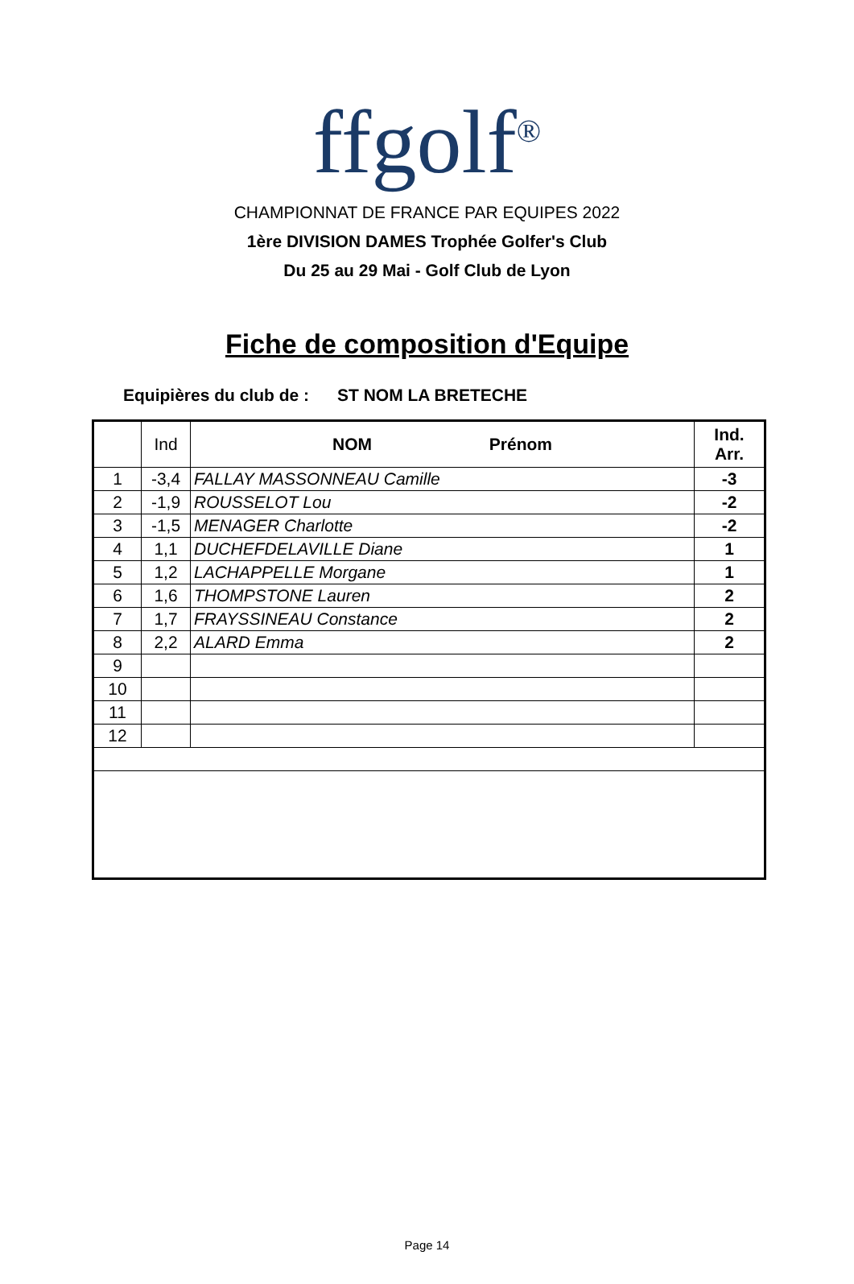ffgolf<sup>®</sup>
CHAMPIONNAT DE FRANCE PAR EQUIPES 2022
1ère DIVISION DAMES Trophée Golfer's Club
Du 25 au 29 Mai - Golf Club de Lyon
Fiche de composition d'Equipe
Equipières du club de : ST NOM LA BRETECHE
| | Ind | NOM Prénom | Ind. Arr. |
| --- | --- | --- | --- |
| 1 | -3,4 | FALLAY MASSONNEAU Camille | -3 |
| 2 | -1,9 | ROUSSELOT Lou | -2 |
| 3 | -1,5 | MENAGER Charlotte | -2 |
| 4 | 1,1 | DUCHEFDELAVILLE Diane | 1 |
| 5 | 1,2 | LACHAPPELLE Morgane | 1 |
| 6 | 1,6 | THOMPSTONE Lauren | 2 |
| 7 | 1,7 | FRAYSSINEAU Constance | 2 |
| 8 | 2,2 | ALARD Emma | 2 |
| 9 | | | |
| 10 | | | |
| 11 | | | |
| 12 | | | |
Page 14